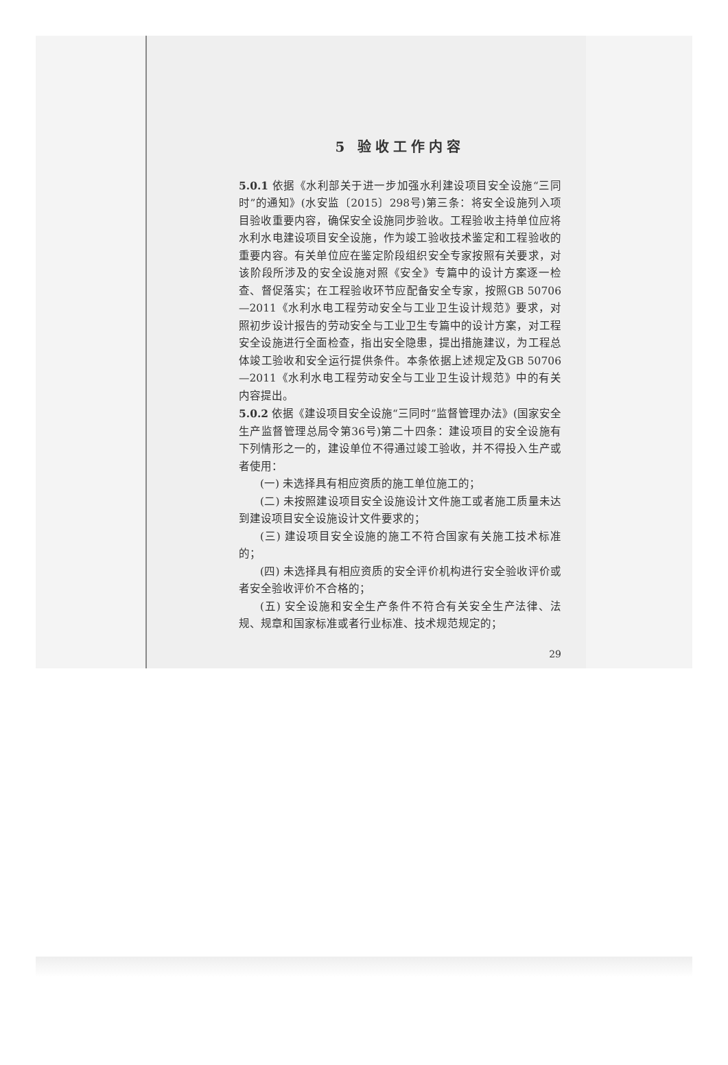5 验收工作内容
5.0.1 依据《水利部关于进一步加强水利建设项目安全设施“三同时”的通知》(水安监〔2015〕298号)第三条：将安全设施列入项目验收重要内容，确保安全设施同步验收。工程验收主持单位应将水利水电建设项目安全设施，作为竣工验收技术鉴定和工程验收的重要内容。有关单位应在鉴定阶段组织安全专家按照有关要求，对该阶段所涉及的安全设施对照《安全》专篇中的设计方案逐一检查、督促落实；在工程验收环节应配备安全专家，按照GB 50706—2011《水利水电工程劳动安全与工业卫生设计规范》要求，对照初步设计报告的劳动安全与工业卫生专篇中的设计方案，对工程安全设施进行全面检查，指出安全隐患，提出措施建议，为工程总体竣工验收和安全运行提供条件。本条依据上述规定及GB 50706—2011《水利水电工程劳动安全与工业卫生设计规范》中的有关内容提出。
5.0.2 依据《建设项目安全设施“三同时”监督管理办法》(国家安全生产监督管理总局令第36号)第二十四条：建设项目的安全设施有下列情形之一的，建设单位不得通过竣工验收，并不得投入生产或者使用：
(一) 未选择具有相应资质的施工单位施工的；
(二) 未按照建设项目安全设施设计文件施工或者施工质量未达到建设项目安全设施设计文件要求的；
(三) 建设项目安全设施的施工不符合国家有关施工技术标准的；
(四) 未选择具有相应资质的安全评价机构进行安全验收评价或者安全验收评价不合格的；
(五) 安全设施和安全生产条件不符合有关安全生产法律、法规、规章和国家标准或者行业标准、技术规范规定的；
29